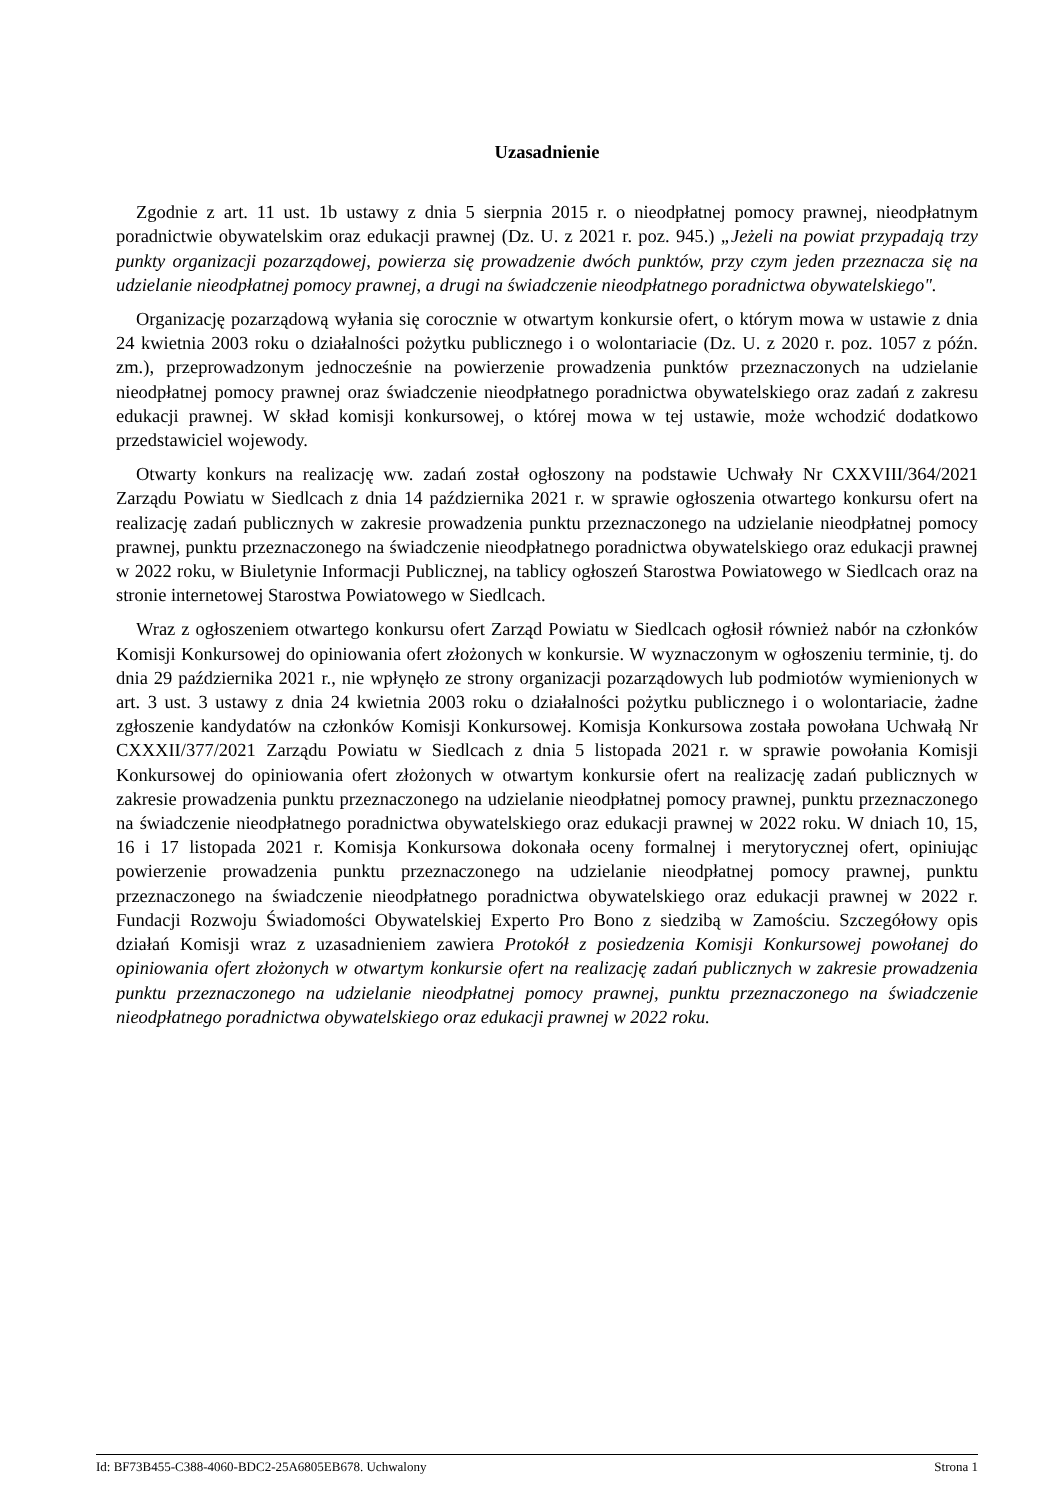Uzasadnienie
Zgodnie z art. 11 ust. 1b ustawy z dnia 5 sierpnia 2015 r. o nieodpłatnej pomocy prawnej, nieodpłatnym poradnictwie obywatelskim oraz edukacji prawnej (Dz. U. z 2021 r. poz. 945.) „Jeżeli na powiat przypadają trzy punkty organizacji pozarządowej, powierza się prowadzenie dwóch punktów, przy czym jeden przeznacza się na udzielanie nieodpłatnej pomocy prawnej, a drugi na świadczenie nieodpłatnego poradnictwa obywatelskiego".
Organizację pozarządową wyłania się corocznie w otwartym konkursie ofert, o którym mowa w ustawie z dnia 24 kwietnia 2003 roku o działalności pożytku publicznego i o wolontariacie (Dz. U. z 2020 r. poz. 1057 z późn. zm.), przeprowadzonym jednocześnie na powierzenie prowadzenia punktów przeznaczonych na udzielanie nieodpłatnej pomocy prawnej oraz świadczenie nieodpłatnego poradnictwa obywatelskiego oraz zadań z zakresu edukacji prawnej. W skład komisji konkursowej, o której mowa w tej ustawie, może wchodzić dodatkowo przedstawiciel wojewody.
Otwarty konkurs na realizację ww. zadań został ogłoszony na podstawie Uchwały Nr CXXVIII/364/2021 Zarządu Powiatu w Siedlcach z dnia 14 października 2021 r. w sprawie ogłoszenia otwartego konkursu ofert na realizację zadań publicznych w zakresie prowadzenia punktu przeznaczonego na udzielanie nieodpłatnej pomocy prawnej, punktu przeznaczonego na świadczenie nieodpłatnego poradnictwa obywatelskiego oraz edukacji prawnej w 2022 roku, w Biuletynie Informacji Publicznej, na tablicy ogłoszeń Starostwa Powiatowego w Siedlcach oraz na stronie internetowej Starostwa Powiatowego w Siedlcach.
Wraz z ogłoszeniem otwartego konkursu ofert Zarząd Powiatu w Siedlcach ogłosił również nabór na członków Komisji Konkursowej do opiniowania ofert złożonych w konkursie. W wyznaczonym w ogłoszeniu terminie, tj. do dnia 29 października 2021 r., nie wpłynęło ze strony organizacji pozarządowych lub podmiotów wymienionych w art. 3 ust. 3 ustawy z dnia 24 kwietnia 2003 roku o działalności pożytku publicznego i o wolontariacie, żadne zgłoszenie kandydatów na członków Komisji Konkursowej. Komisja Konkursowa została powołana Uchwałą Nr CXXXII/377/2021 Zarządu Powiatu w Siedlcach z dnia 5 listopada 2021 r. w sprawie powołania Komisji Konkursowej do opiniowania ofert złożonych w otwartym konkursie ofert na realizację zadań publicznych w zakresie prowadzenia punktu przeznaczonego na udzielanie nieodpłatnej pomocy prawnej, punktu przeznaczonego na świadczenie nieodpłatnego poradnictwa obywatelskiego oraz edukacji prawnej w 2022 roku. W dniach 10, 15, 16 i 17 listopada 2021 r. Komisja Konkursowa dokonała oceny formalnej i merytorycznej ofert, opiniując powierzenie prowadzenia punktu przeznaczonego na udzielanie nieodpłatnej pomocy prawnej, punktu przeznaczonego na świadczenie nieodpłatnego poradnictwa obywatelskiego oraz edukacji prawnej w 2022 r. Fundacji Rozwoju Świadomości Obywatelskiej Experto Pro Bono z siedzibą w Zamościu. Szczegółowy opis działań Komisji wraz z uzasadnieniem zawiera Protokół z posiedzenia Komisji Konkursowej powołanej do opiniowania ofert złożonych w otwartym konkursie ofert na realizację zadań publicznych w zakresie prowadzenia punktu przeznaczonego na udzielanie nieodpłatnej pomocy prawnej, punktu przeznaczonego na świadczenie nieodpłatnego poradnictwa obywatelskiego oraz edukacji prawnej w 2022 roku.
Id: BF73B455-C388-4060-BDC2-25A6805EB678. Uchwalony Strona 1